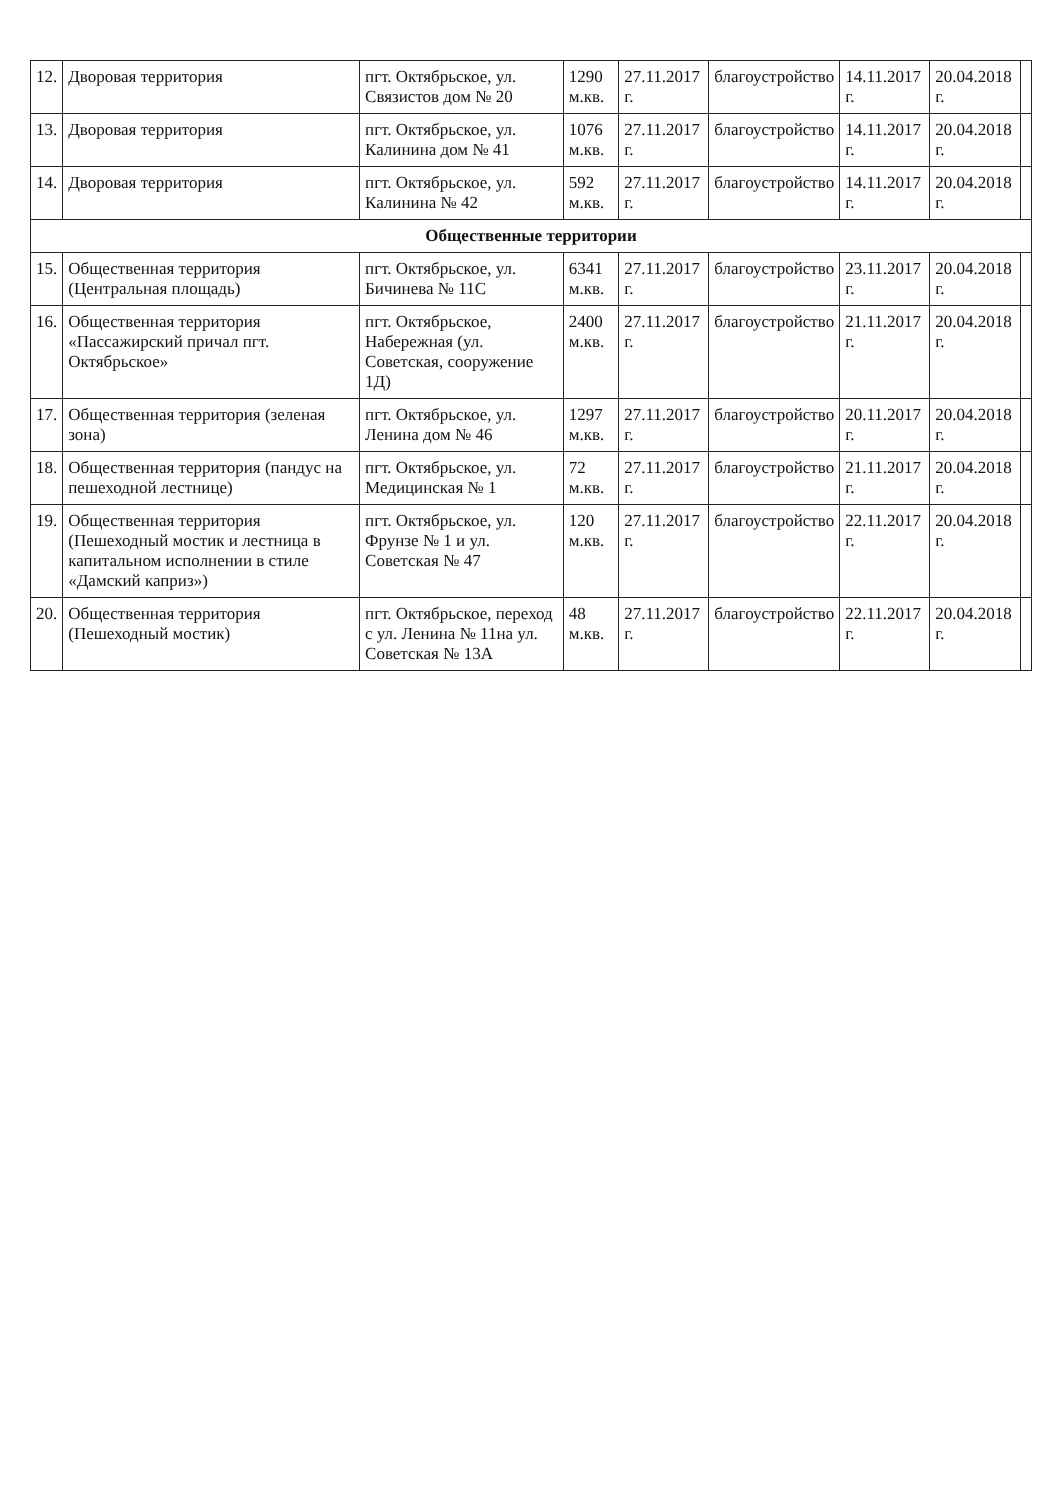| 12. | Дворовая территория | пгт. Октябрьское, ул. Связистов дом № 20 | 1290 м.кв. | 27.11.2017 г. | благоустройство | 14.11.2017 г. | 20.04.2018 г. | |
| 13. | Дворовая территория | пгт. Октябрьское, ул. Калинина дом № 41 | 1076 м.кв. | 27.11.2017 г. | благоустройство | 14.11.2017 г. | 20.04.2018 г. | |
| 14. | Дворовая территория | пгт. Октябрьское, ул. Калинина № 42 | 592 м.кв. | 27.11.2017 г. | благоустройство | 14.11.2017 г. | 20.04.2018 г. | |
| Общественные территории | | | | | | | | |
| 15. | Общественная территория (Центральная площадь) | пгт. Октябрьское, ул. Бичинева № 11С | 6341 м.кв. | 27.11.2017 г. | благоустройство | 23.11.2017 г. | 20.04.2018 г. | |
| 16. | Общественная территория «Пассажирский причал пгт. Октябрьское» | пгт. Октябрьское, Набережная (ул. Советская, сооружение 1Д) | 2400 м.кв. | 27.11.2017 г. | благоустройство | 21.11.2017 г. | 20.04.2018 г. | |
| 17. | Общественная территория (зеленая зона) | пгт. Октябрьское, ул. Ленина дом № 46 | 1297 м.кв. | 27.11.2017 г. | благоустройство | 20.11.2017 г. | 20.04.2018 г. | |
| 18. | Общественная территория (пандус на пешеходной лестнице) | пгт. Октябрьское, ул. Медицинская № 1 | 72 м.кв. | 27.11.2017 г. | благоустройство | 21.11.2017 г. | 20.04.2018 г. | |
| 19. | Общественная территория (Пешеходный мостик и лестница в капитальном исполнении в стиле «Дамский каприз») | пгт. Октябрьское, ул. Фрунзе № 1 и ул. Советская № 47 | 120 м.кв. | 27.11.2017 г. | благоустройство | 22.11.2017 г. | 20.04.2018 г. | |
| 20. | Общественная территория (Пешеходный мостик) | пгт. Октябрьское, переход с ул. Ленина № 11на ул. Советская № 13А | 48 м.кв. | 27.11.2017 г. | благоустройство | 22.11.2017 г. | 20.04.2018 г. | |